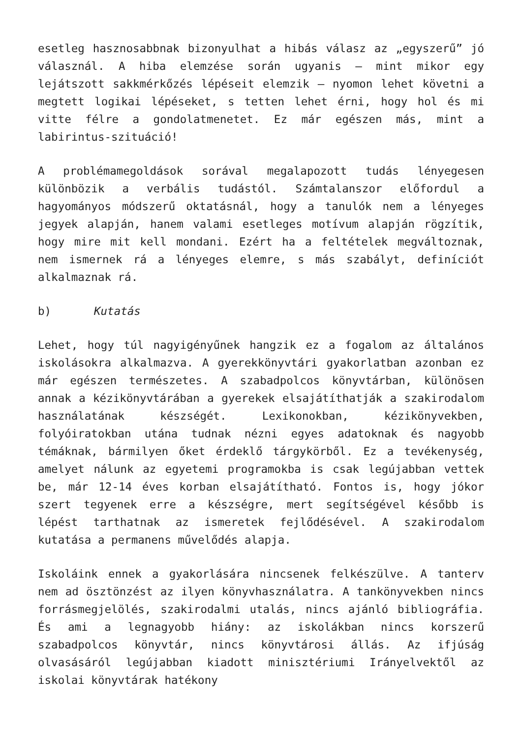esetleg hasznosabbnak bizonyulhat a hibás válasz az „egyszerű” jó válasznál. A hiba elemzése során ugyanis – mint mikor egy lejátszott sakkmérkőzés lépéseit elemzik – nyomon lehet követni a megtett logikai lépéseket, s tetten lehet érni, hogy hol és mi vitte félre a gondolatmenetet. Ez már egészen más, mint a labirintus-szituáció!
A problémamegoldások sorával megalapozott tudás lényegesen különbözik a verbális tudástól. Számtalanszor előfordul a hagyományos módszerű oktatásnál, hogy a tanulók nem a lényeges jegyek alapján, hanem valami esetleges motívum alapján rögzítik, hogy mire mit kell mondani. Ezért ha a feltételek megváltoznak, nem ismernek rá a lényeges elemre, s más szabályt, definíciót alkalmaznak rá.
b) Kutatás
Lehet, hogy túl nagyigényűnek hangzik ez a fogalom az általános iskolásokra alkalmazva. A gyerekkönyvtári gyakorlatban azonban ez már egészen természetes. A szabadpolcos könyvtárban, különösen annak a kézikönyvtárában a gyerekek elsajátíthatják a szakirodalom használatának készségét. Lexikonokban, kézikönyvekben, folyóiratokban utána tudnak nézni egyes adatoknak és nagyobb témáknak, bármilyen őket érdeklő tárgykörből. Ez a tevékenység, amelyet nálunk az egyetemi programokba is csak legújabban vettek be, már 12-14 éves korban elsajátítható. Fontos is, hogy jókor szert tegyenek erre a készségre, mert segítségével később is lépést tarthatnak az ismeretek fejlődésével. A szakirodalom kutatása a permanens művelődés alapja.
Iskoláink ennek a gyakorlására nincsenek felkészülve. A tanterv nem ad ösztönzést az ilyen könyvhasználatra. A tankönyvekben nincs forrásmegjelölés, szakirodalmi utalás, nincs ajánló bibliográfia. És ami a legnagyobb hiány: az iskolákban nincs korszerű szabadpolcos könyvtár, nincs könyvtárosi állás. Az ifjúság olvasásáról legújabban kiadott minisztériumi Irányelvektől az iskolai könyvtárak hatékony